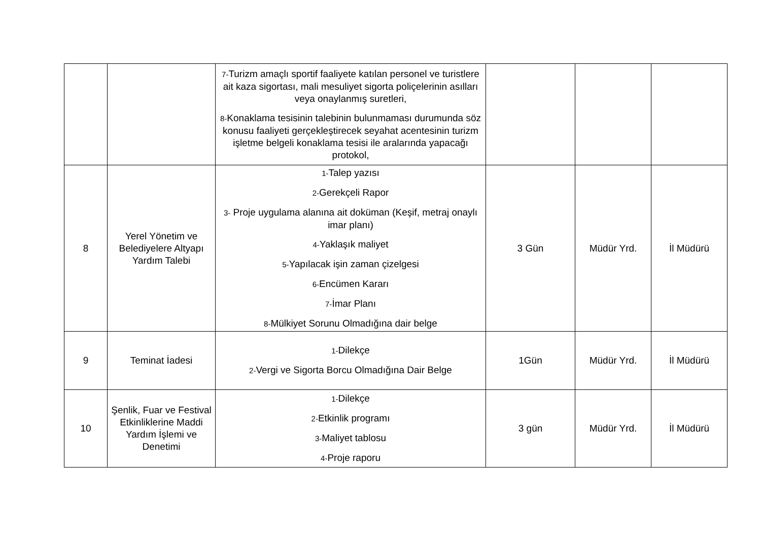| | | 7- Turizm amaçlı sportif faaliyete katılan personel ve turistlere ait kaza sigortası, mali mesuliyet sigorta poliçelerinin asılları veya onaylanmış suretleri, 8- Konaklama tesisinin talebinin bulunmaması durumunda söz konusu faaliyeti gerçekleştirecek seyahat acentesinin turizm işletme belgeli konaklama tesisi ile aralarında yapacağı protokol, | | | |
| 8 | Yerel Yönetim ve Belediyelere Altyapı Yardım Talebi | 1- Talep yazısı 2- Gerekçeli Rapor 3- Proje uygulama alanına ait doküman (Keşif, metraj onaylı imar planı) 4- Yaklaşık maliyet 5- Yapılacak işin zaman çizelgesi 6- Encümen Kararı 7- İmar Planı 8- Mülkiyet Sorunu Olmadığına dair belge | 3 Gün | Müdür Yrd. | İl Müdürü |
| 9 | Teminat İadesi | 1- Dilekçe 2- Vergi ve Sigorta Borcu Olmadığına Dair Belge | 1Gün | Müdür Yrd. | İl Müdürü |
| 10 | Şenlik, Fuar ve Festival Etkinliklerine Maddi Yardım İşlemi ve Denetimi | 1- Dilekçe 2- Etkinlik programı 3- Maliyet tablosu 4- Proje raporu | 3 gün | Müdür Yrd. | İl Müdürü |